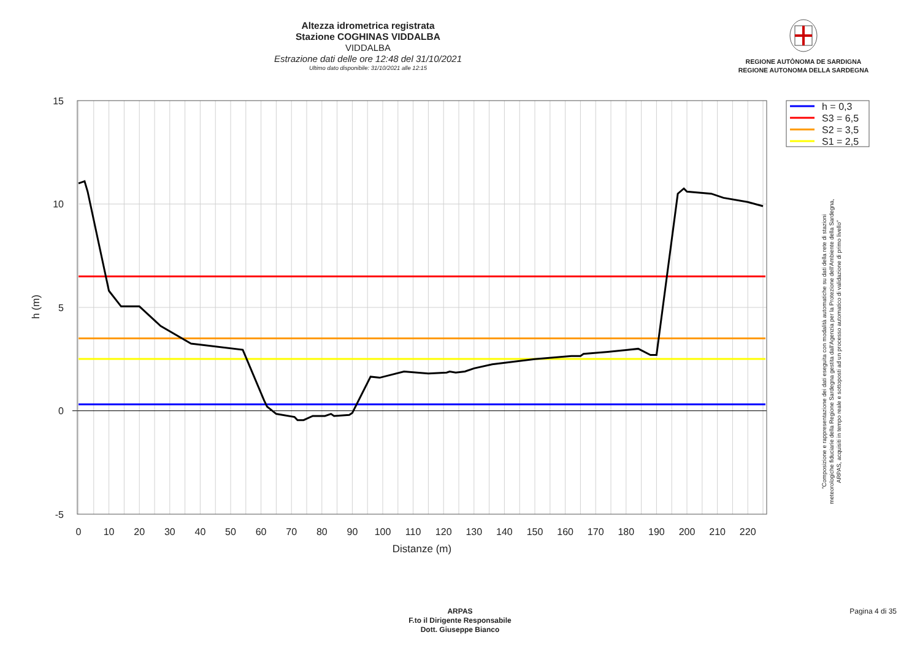Altezza idrometrica registrata
Stazione COGHINAS VIDDALBA
VIDDALBA
Estrazione dati delle ore 12:48 del 31/10/2021
Ultimo dato disponibile: 31/10/2021 alle 12:15
REGIONE AUTÒNOMA DE SARDIGNA
REGIONE AUTONOMA DELLA SARDEGNA
15
10
5
0
-5
0
10
20
30
40
50
60
70
80
90
100
110
120
130
140
150
160
170
180
190
200
210
220
Distanze (m)
h (m)
h = 0,3
S3 = 6,5
S2 = 3,5
S1 = 2,5
"Composizione e rappresentazione dei dati eseguita con modalità automatiche su dati della rete di stazioni
meteorologiche fiduciarie della Regione Sardegna gestita dall'Agenzia per la Protezione dell'Ambiente della Sardegna,
ARPAS, acquisiti in tempo reale e sottoposti ad un processo automatico di validazione di primo livello"
ARPAS
F.to il Dirigente Responsabile
Dott. Giuseppe Bianco
Pagina 4 di 35